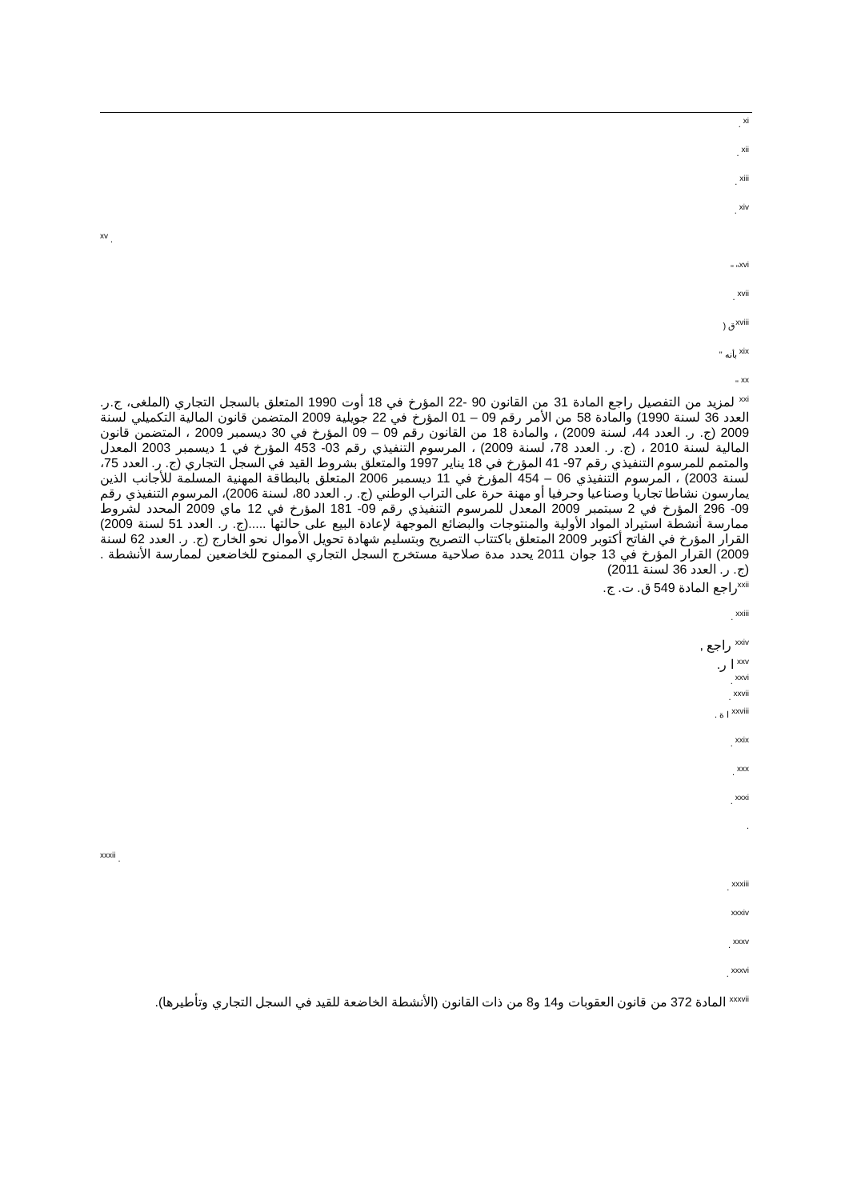<sup>xi</sup> .
<sup>xii</sup> .
<sup>xiii</sup> .
<sup>xiv</sup> .
<sup>xv</sup> .
<sup>xvi</sup>" "
<sup>xvii</sup> .
<sup>xviii</sup>ق (
<sup>xix</sup> بأنه "
<sup>xx</sup> "
<sup>xxi</sup> لمزيد من التفصيل راجع المادة 31 من القانون 90 -22 المؤرخ في 18 أوت 1990 المتعلق بالسجل التجاري (الملغى، ج.ر. العدد 36 لسنة 1990) والمادة 58 من الأمر رقم 09 – 01 المؤرخ في 22 جويلية 2009 المتضمن قانون المالية التكميلي لسنة 2009 (ج. ر. العدد 44، لسنة 2009) ، والمادة 18 من القانون رقم 09 – 09 المؤرخ في 30 ديسمبر 2009 ، المتضمن قانون المالية لسنة 2010 ، (ج. ر. العدد 78، لسنة 2009) ، المرسوم التنفيذي رقم 03- 453 المؤرخ في 1 ديسمبر 2003 المعدل والمتمم للمرسوم التنفيذي رقم 97- 41 المؤرخ في 18 يناير 1997 والمتعلق بشروط القيد في السجل التجاري (ج. ر. العدد 75، لسنة 2003) ، المرسوم التنفيذي 06 – 454 المؤرخ في 11 ديسمبر 2006 المتعلق بالبطاقة المهنية المسلمة للأجانب الذين يمارسون نشاطا تجاريا وصناعيا وحرفيا أو مهنة حرة على التراب الوطني (ج. ر. العدد 80، لسنة 2006)، المرسوم التنفيذي رقم 09- 296 المؤرخ في 2 سبتمبر 2009 المعدل للمرسوم التنفيذي رقم 09- 181 المؤرخ في 12 ماي 2009 المحدد لشروط ممارسة أنشطة استيراد المواد الأولية والمنتوجات والبضائع الموجهة لإعادة البيع على حالتها .....(ج. ر. العدد 51 لسنة 2009) القرار المؤرخ في الفاتح أكتوبر 2009 المتعلق باكتتاب التصريح وبتسليم شهادة تحويل الأموال نحو الخارج (ج. ر. العدد 62 لسنة 2009) القرار المؤرخ في 13 جوان 2011 يحدد مدة صلاحية مستخرج السجل التجاري الممنوح للخاضعين لممارسة الأنشطة . (ج. ر. العدد 36 لسنة 2011)
<sup>xxii</sup>راجع المادة 549 ق. ت. ج.
<sup>xxiii</sup> .
<sup>xxiv</sup> راجع ,
<sup>xxv</sup> ا ر.
<sup>xxvi</sup> .
<sup>xxvii</sup> .
<sup>xxviii</sup> ا ة .
<sup>xxix</sup> .
<sup>xxx</sup> .
<sup>xxxi</sup> .
.
<sup>xxxii</sup> .
<sup>xxxiii</sup> .
<sup>xxxiv</sup>
<sup>xxxv</sup> .
<sup>xxxvi</sup> .
<sup>xxxvii</sup> المادة 372 من قانون العقوبات و14 و8 من ذات القانون (الأنشطة الخاضعة للقيد في السجل التجاري وتأطيرها).